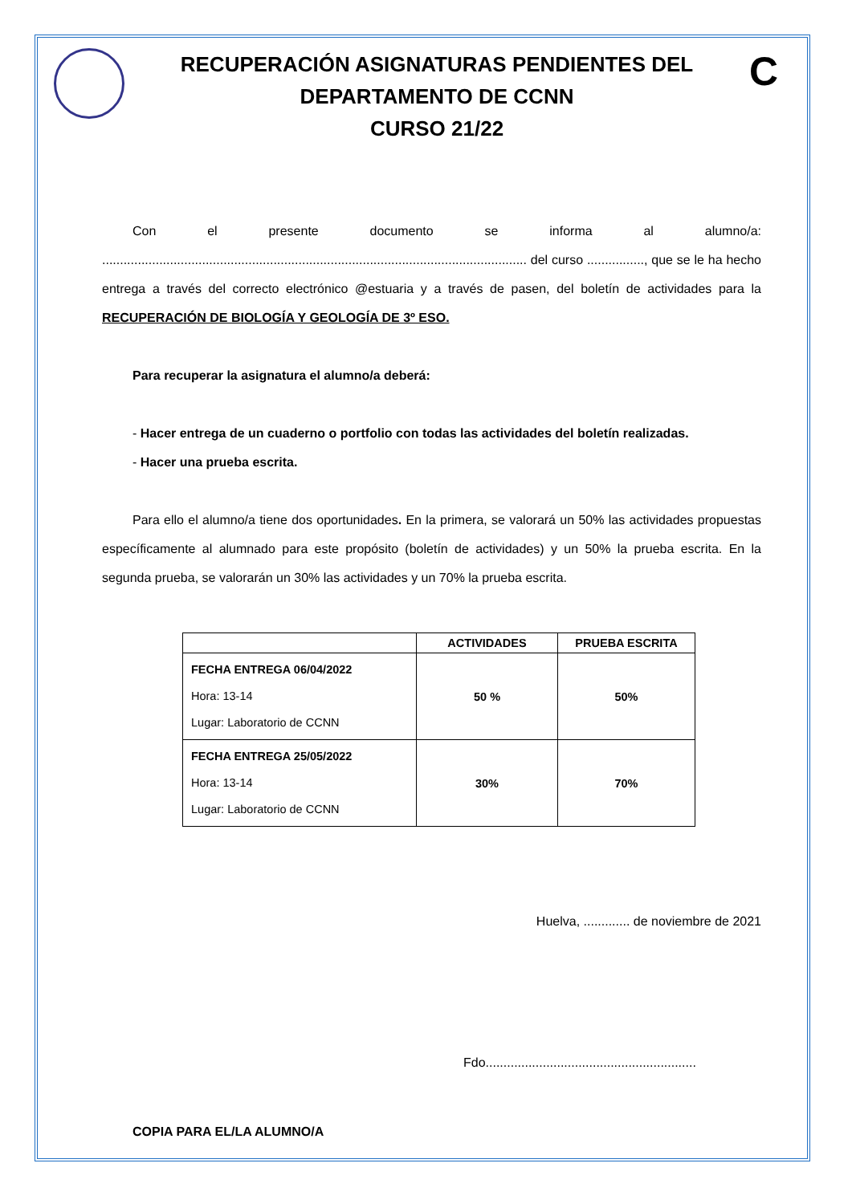RECUPERACIÓN ASIGNATURAS PENDIENTES DEL
DEPARTAMENTO DE CCNN
CURSO 21/22
C
Con el presente documento se informa al alumno/a: ....................................................................................................................... del curso ................, que se le ha hecho entrega a través del correcto electrónico @estuaria y a través de pasen, del boletín de actividades para la RECUPERACIÓN DE BIOLOGÍA Y GEOLOGÍA DE 3º ESO.
Para recuperar la asignatura el alumno/a deberá:
- Hacer entrega de un cuaderno o portfolio con todas las actividades del boletín realizadas.
- Hacer una prueba escrita.
Para ello el alumno/a tiene dos oportunidades. En la primera, se valorará un 50% las actividades propuestas específicamente al alumnado para este propósito (boletín de actividades) y un 50% la prueba escrita. En la segunda prueba, se valorarán un 30% las actividades y un 70% la prueba escrita.
| | ACTIVIDADES | PRUEBA ESCRITA |
| --- | --- | --- |
| FECHA ENTREGA 06/04/2022 Hora: 13-14 Lugar: Laboratorio de CCNN | 50 % | 50% |
| FECHA ENTREGA 25/05/2022 Hora: 13-14 Lugar: Laboratorio de CCNN | 30% | 70% |
Huelva, ............. de noviembre de 2021
Fdo...........................................................
COPIA PARA EL/LA ALUMNO/A